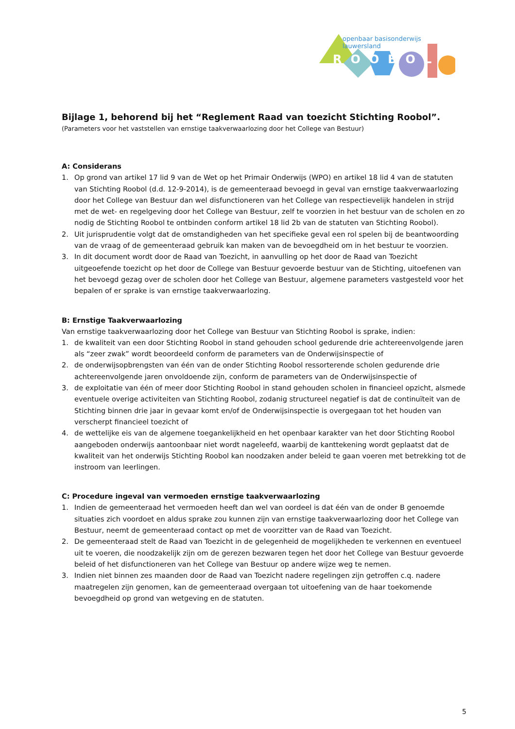openbaar basisonderwijs lauwersland
ROOBOL
Bijlage 1, behorend bij het “Reglement Raad van toezicht Stichting Roobol”.
(Parameters voor het vaststellen van ernstige taakverwaarlozing door het College van Bestuur)
A: Considerans
1. Op grond van artikel 17 lid 9 van de Wet op het Primair Onderwijs (WPO) en artikel 18 lid 4 van de statuten van Stichting Roobol (d.d. 12-9-2014), is de gemeenteraad bevoegd in geval van ernstige taakverwaarlozing door het College van Bestuur dan wel disfunctioneren van het College van respectievelijk handelen in strijd met de wet- en regelgeving door het College van Bestuur, zelf te voorzien in het bestuur van de scholen en zo nodig de Stichting Roobol te ontbinden conform artikel 18 lid 2b van de statuten van Stichting Roobol).
2. Uit jurisprudentie volgt dat de omstandigheden van het specifieke geval een rol spelen bij de beantwoording van de vraag of de gemeenteraad gebruik kan maken van de bevoegdheid om in het bestuur te voorzien.
3. In dit document wordt door de Raad van Toezicht, in aanvulling op het door de Raad van Toezicht uitgeoefende toezicht op het door de College van Bestuur gevoerde bestuur van de Stichting, uitoefenen van het bevoegd gezag over de scholen door het College van Bestuur, algemene parameters vastgesteld voor het bepalen of er sprake is van ernstige taakverwaarlozing.
B: Ernstige Taakverwaarlozing
Van ernstige taakverwaarlozing door het College van Bestuur van Stichting Roobol is sprake, indien:
1. de kwaliteit van een door Stichting Roobol in stand gehouden school gedurende drie achtereenvolgende jaren als “zeer zwak” wordt beoordeeld conform de parameters van de Onderwijsinspectie of
2. de onderwijsopbrengsten van één van de onder Stichting Roobol ressorterende scholen gedurende drie achtereenvolgende jaren onvoldoende zijn, conform de parameters van de Onderwijsinspectie of
3. de exploitatie van één of meer door Stichting Roobol in stand gehouden scholen in financieel opzicht, alsmede eventuele overige activiteiten van Stichting Roobol, zodanig structureel negatief is dat de continuïteit van de Stichting binnen drie jaar in gevaar komt en/of de Onderwijsinspectie is overgegaan tot het houden van verscherpt financieel toezicht of
4. de wettelijke eis van de algemene toegankelijkheid en het openbaar karakter van het door Stichting Roobol aangeboden onderwijs aantoonbaar niet wordt nageleefd, waarbij de kanttekening wordt geplaatst dat de kwaliteit van het onderwijs Stichting Roobol kan noodzaken ander beleid te gaan voeren met betrekking tot de instroom van leerlingen.
C: Procedure ingeval van vermoeden ernstige taakverwaarlozing
1. Indien de gemeenteraad het vermoeden heeft dan wel van oordeel is dat één van de onder B genoemde situaties zich voordoet en aldus sprake zou kunnen zijn van ernstige taakverwaarlozing door het College van Bestuur, neemt de gemeenteraad contact op met de voorzitter van de Raad van Toezicht.
2. De gemeenteraad stelt de Raad van Toezicht in de gelegenheid de mogelijkheden te verkennen en eventueel uit te voeren, die noodzakelijk zijn om de gerezen bezwaren tegen het door het College van Bestuur gevoerde beleid of het disfunctioneren van het College van Bestuur op andere wijze weg te nemen.
3. Indien niet binnen zes maanden door de Raad van Toezicht nadere regelingen zijn getroffen c.q. nadere maatregelen zijn genomen, kan de gemeenteraad overgaan tot uitoefening van de haar toekomende bevoegdheid op grond van wetgeving en de statuten.
5